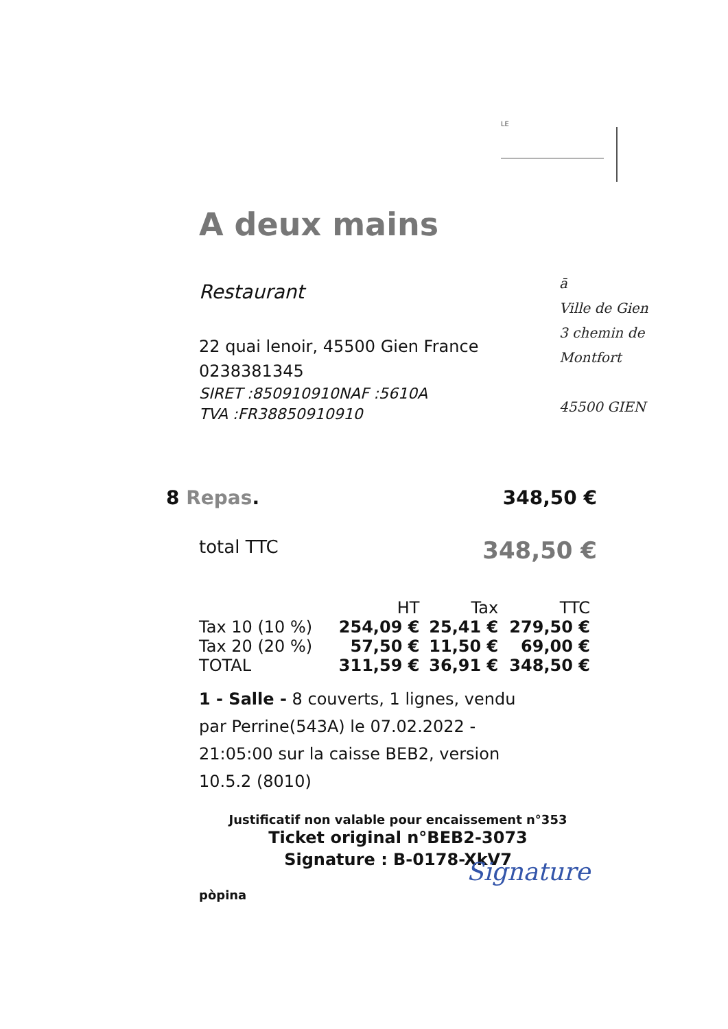LE
ā
Ville de Gien
3 chemin de
Montfort
45500 GIEN
A deux mains
Restaurant
22 quai lenoir, 45500 Gien France
0238381345
SIRET :850910910NAF :5610A
TVA :FR38850910910
8 Repas. 348,50 €
total TTC 348,50 €
| | HT | Tax | TTC |
| --- | --- | --- | --- |
| Tax 10 (10 %) | 254,09 € | 25,41 € | 279,50 € |
| Tax 20 (20 %) | 57,50 € | 11,50 € | 69,00 € |
| TOTAL | 311,59 € | 36,91 € | 348,50 € |
1 - Salle - 8 couverts, 1 lignes, vendu
par Perrine(543A) le 07.02.2022 -
21:05:00 sur la caisse BEB2, version
10.5.2 (8010)
Justificatif non valable pour encaissement n°353
Ticket original n°BEB2-3073
Signature : B-0178-XkV7
pòpina
Signature